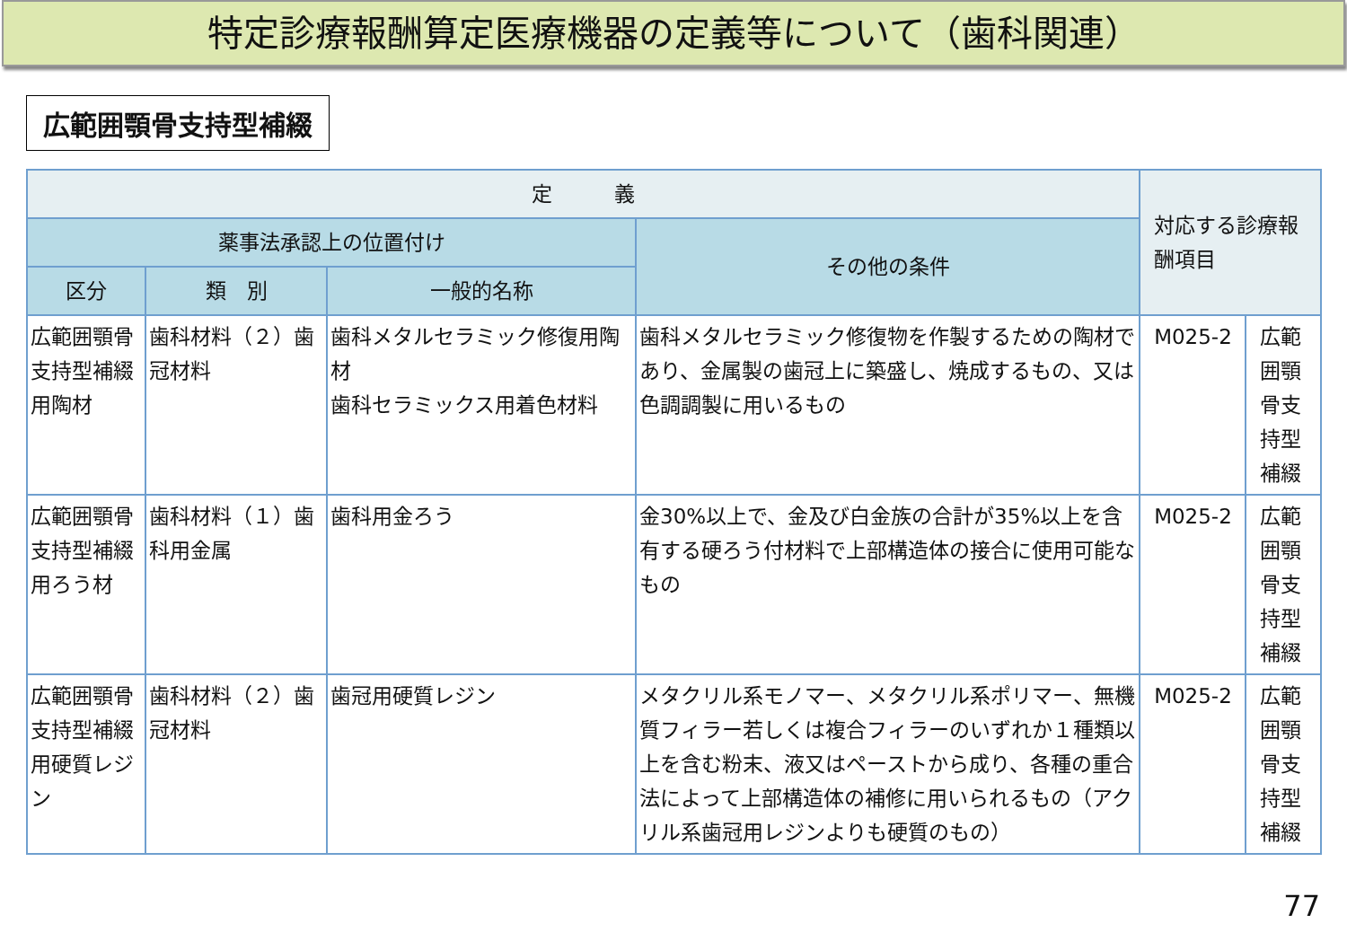特定診療報酬算定医療機器の定義等について（歯科関連）
広範囲顎骨支持型補綴
| 定 義 | | | | 対応する診療報酬項目 | |
| --- | --- | --- | --- | --- | --- |
| 薬事法承認上の位置付け | | | その他の条件 | | |
| 区分 | 類 別 | 一般的名称 | | | |
| 広範囲顎骨支持型補綴用陶材 | 歯科材料（２）歯冠材料 | 歯科メタルセラミック修復用陶材 歯科セラミックス用着色材料 | 歯科メタルセラミック修復物を作製するための陶材であり、金属製の歯冠上に築盛し、焼成するもの、又は色調調製に用いるもの | M025-2 | 広範囲顎骨支持型補綴 |
| 広範囲顎骨支持型補綴用ろう材 | 歯科材料（１）歯科用金属 | 歯科用金ろう | 金30%以上で、金及び白金族の合計が35%以上を含有する硬ろう付材料で上部構造体の接合に使用可能なもの | M025-2 | 広範囲顎骨支持型補綴 |
| 広範囲顎骨支持型補綴用硬質レジン | 歯科材料（２）歯冠材料 | 歯冠用硬質レジン | メタクリル系モノマー、メタクリル系ポリマー、無機質フィラー若しくは複合フィラーのいずれか１種類以上を含む粉末、液又はペーストから成り、各種の重合法によって上部構造体の補修に用いられるもの（アクリル系歯冠用レジンよりも硬質のもの） | M025-2 | 広範囲顎骨支持型補綴 |
77